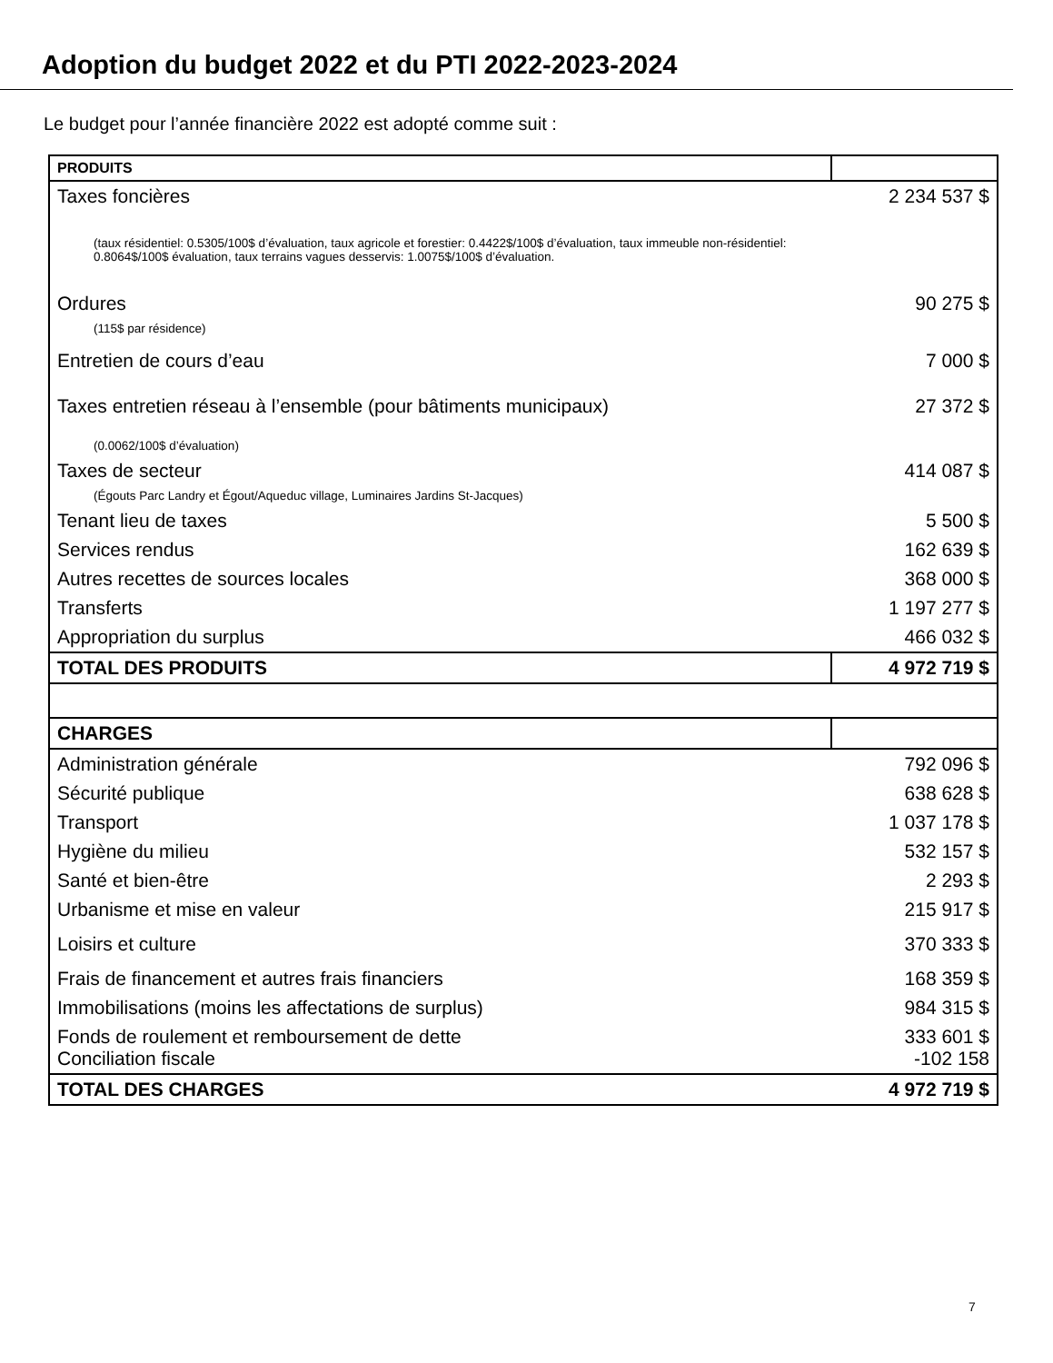Adoption du budget 2022 et du PTI 2022-2023-2024
Le budget pour l’année financière 2022 est adopté comme suit :
| PRODUITS | |
| Taxes foncières | 2 234 537 $ |
| (taux résidentiel: 0.5305/100$ d’évaluation, taux agricole et forestier: 0.4422$/100$ d’évaluation, taux immeuble non-résidentiel: 0.8064$/100$ évaluation, taux terrains vagues desservis: 1.0075$/100$ d’évaluation. | |
| Ordures | 90 275 $ |
| (115$ par résidence) | |
| Entretien de cours d’eau | 7 000 $ |
| Taxes entretien réseau à l’ensemble (pour bâtiments municipaux) | 27 372 $ |
| (0.0062/100$ d’évaluation) | |
| Taxes de secteur | 414 087 $ |
| (Égouts Parc Landry et Égout/Aqueduc village, Luminaires Jardins St-Jacques) | |
| Tenant lieu de taxes | 5 500 $ |
| Services rendus | 162 639 $ |
| Autres recettes de sources locales | 368 000 $ |
| Transferts | 1 197 277 $ |
| Appropriation du surplus | 466 032 $ |
| TOTAL DES PRODUITS | 4 972 719 $ |
| CHARGES | |
| Administration générale | 792 096 $ |
| Sécurité publique | 638 628 $ |
| Transport | 1 037 178 $ |
| Hygiène du milieu | 532 157 $ |
| Santé et bien-être | 2 293 $ |
| Urbanisme et mise en valeur | 215 917 $ |
| Loisirs et culture | 370 333 $ |
| Frais de financement et autres frais financiers | 168 359 $ |
| Immobilisations (moins les affectations de surplus) | 984 315 $ |
| Fonds de roulement et remboursement de dette | 333 601 $ |
| Conciliation fiscale | -102 158 |
| TOTAL DES CHARGES | 4 972 719 $ |
7